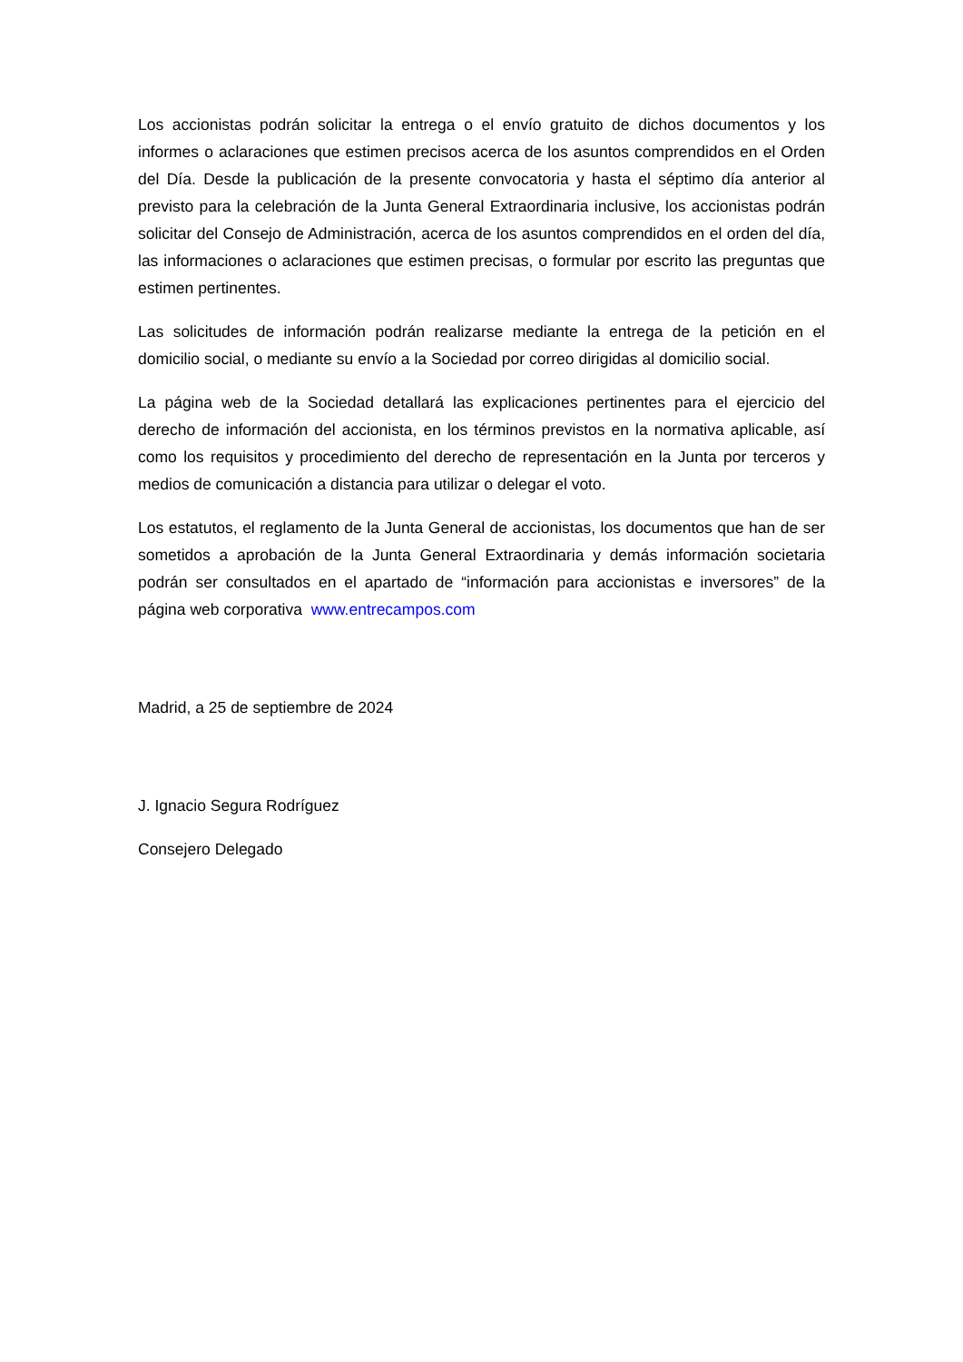Los accionistas podrán solicitar la entrega o el envío gratuito de dichos documentos y los informes o aclaraciones que estimen precisos acerca de los asuntos comprendidos en el Orden del Día. Desde la publicación de la presente convocatoria y hasta el séptimo día anterior al previsto para la celebración de la Junta General Extraordinaria inclusive, los accionistas podrán solicitar del Consejo de Administración, acerca de los asuntos comprendidos en el orden del día, las informaciones o aclaraciones que estimen precisas, o formular por escrito las preguntas que estimen pertinentes.
Las solicitudes de información podrán realizarse mediante la entrega de la petición en el domicilio social, o mediante su envío a la Sociedad por correo dirigidas al domicilio social.
La página web de la Sociedad detallará las explicaciones pertinentes para el ejercicio del derecho de información del accionista, en los términos previstos en la normativa aplicable, así como los requisitos y procedimiento del derecho de representación en la Junta por terceros y medios de comunicación a distancia para utilizar o delegar el voto.
Los estatutos, el reglamento de la Junta General de accionistas, los documentos que han de ser sometidos a aprobación de la Junta General Extraordinaria y demás información societaria podrán ser consultados en el apartado de “información para accionistas e inversores” de la página web corporativa www.entrecampos.com
Madrid, a 25 de septiembre de 2024
J. Ignacio Segura Rodríguez
Consejero Delegado